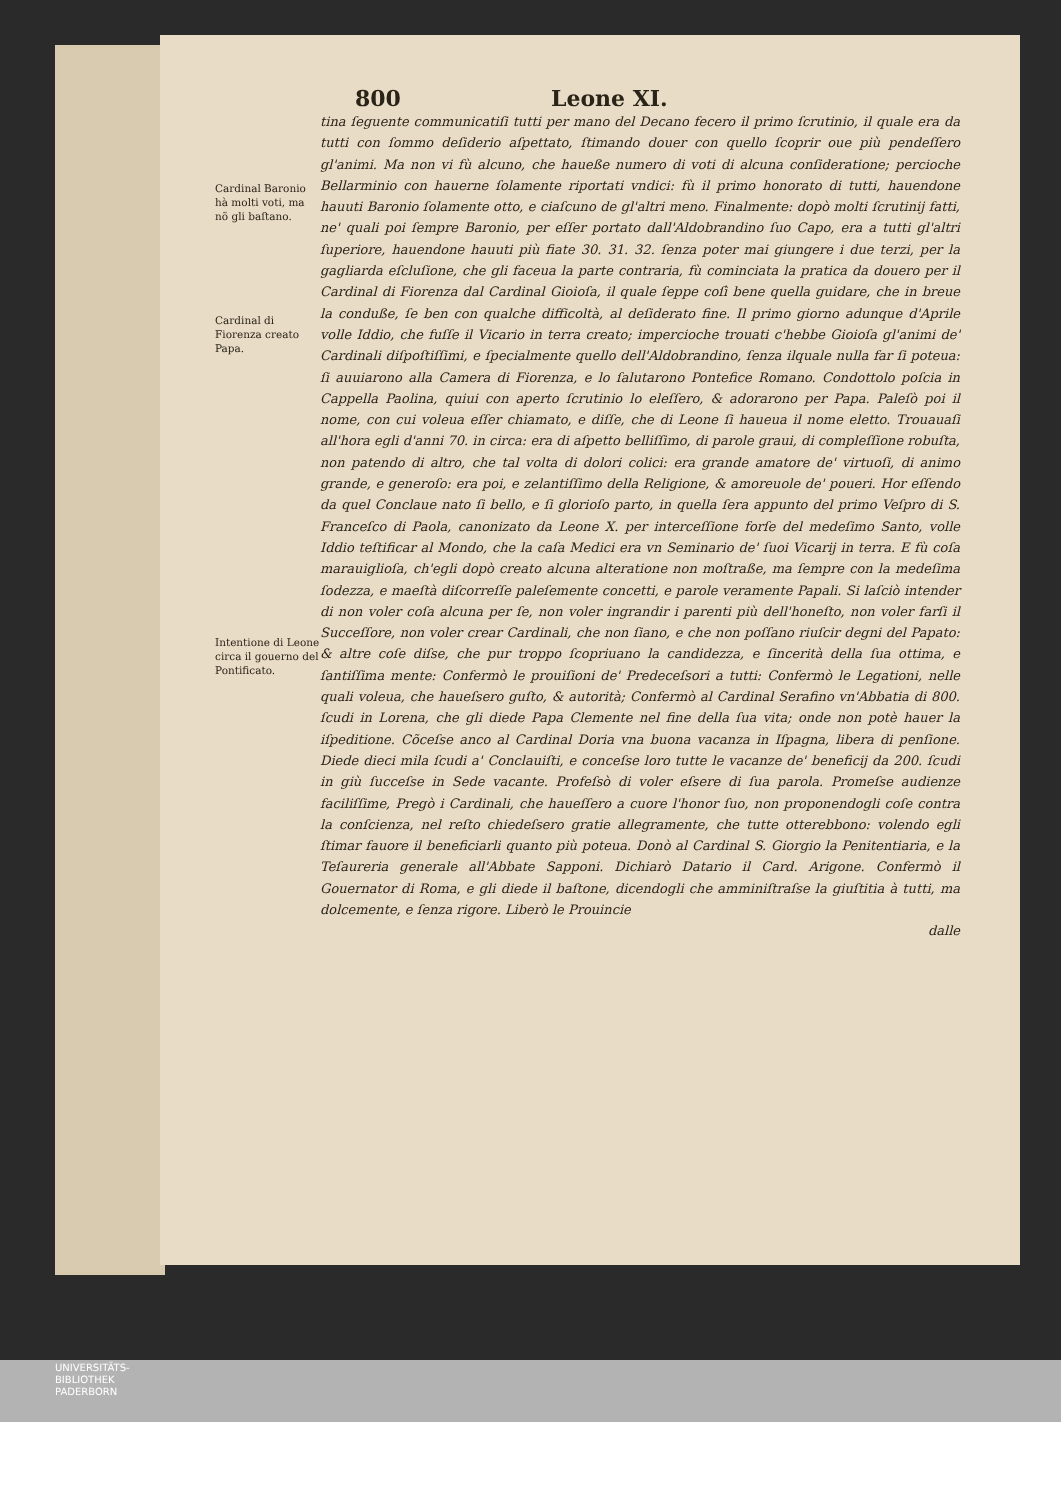800 Leone XI.
Cardinal Baronio hà molti voti, ma nõ gli baſtano.
Cardinal di Fiorenza creato Papa.
Intentione di Leone circa il gouerno del Pontificato.
tina ſeguente communicatiſi tutti per mano del Decano fecero il primo ſcrutinio, il quale era da tutti con ſommo deſiderio aſpettato, ſtimando douer con quello ſcoprir oue più pendeſſero gl'animi. Ma non vi fù alcuno, che haueße numero di voti di alcuna conſideratione; percioche Bellarminio con hauerne ſolamente riportati vndici: fù il primo honorato di tutti, hauendone hauuti Baronio ſolamente otto, e ciaſcuno de gl'altri meno. Finalmente: dopò molti ſcrutinij fatti, ne' quali poi ſempre Baronio, per eſſer portato dall'Aldobrandino ſuo Capo, era a tutti gl'altri ſuperiore, hauendone hauuti più fiate 30. 31. 32. ſenza poter mai giungere i due terzi, per la gagliarda eſcluſione, che gli faceua la parte contraria, fù cominciata la pratica da douero per il Cardinal di Fiorenza dal Cardinal Gioioſa, il quale ſeppe coſì bene quella guidare, che in breue la conduße, ſe ben con qualche difficoltà, al deſiderato fine. Il primo giorno adunque d'Aprile volle Iddio, che fuſſe il Vicario in terra creato; impercioche trouati c'hebbe Gioioſa gl'animi de' Cardinali diſpoſtiſſimi, e ſpecialmente quello dell'Aldobrandino, ſenza ilquale nulla far ſi poteua: ſi auuiarono alla Camera di Fiorenza, e lo ſalutarono Pontefice Romano. Condottolo poſcia in Cappella Paolina, quiui con aperto ſcrutinio lo eleſſero, & adorarono per Papa. Paleſò poi il nome, con cui voleua eſſer chiamato, e diſſe, che di Leone ſi haueua il nome eletto. Trouauaſi all'hora egli d'anni 70. in circa: era di aſpetto belliſſimo, di parole graui, di compleſſione robuſta, non patendo di altro, che tal volta di dolori colici: era grande amatore de' virtuoſi, di animo grande, e generoſo: era poi, e zelantiſſimo della Religione, & amoreuole de' poueri. Hor eſſendo da quel Conclaue nato ſi bello, e ſi glorioſo parto, in quella ſera appunto del primo Veſpro di S. Franceſco di Paola, canonizato da Leone X. per interceſſione forſe del medeſimo Santo, volle Iddio teſtificar al Mondo, che la caſa Medici era vn Seminario de' ſuoi Vicarij in terra. E fù coſa marauiglioſa, ch'egli dopò creato alcuna alteratione non moſtraße, ma ſempre con la medeſima ſodezza, e maeſtà diſcorreſſe paleſemente concetti, e parole veramente Papali. Si laſciò intender di non voler coſa alcuna per ſe, non voler ingrandir i parenti più dell'honeſto, non voler farſi il Succeſſore, non voler crear Cardinali, che non ſiano, e che non poſſano riuſcir degni del Papato: & altre coſe diſse, che pur troppo ſcopriuano la candidezza, e ſincerità della ſua ottima, e ſantiſſima mente: Confermò le prouiſioni de' Predeceſsori a tutti: Confermò le Legationi, nelle quali voleua, che haueſsero guſto, & autorità; Confermò al Cardinal Serafino vn'Abbatia di 800. ſcudi in Lorena, che gli diede Papa Clemente nel fine della ſua vita; onde non potè hauer la iſpeditione. Cõceſse anco al Cardinal Doria vna buona vacanza in Iſpagna, libera di penſione. Diede dieci mila ſcudi a' Conclauiſti, e conceſse loro tutte le vacanze de' beneficij da 200. ſcudi in giù ſucceſse in Sede vacante. Profeſsò di voler eſsere di ſua parola. Promeſse audienze faciliſſime, Pregò i Cardinali, che haueſſero a cuore l'honor ſuo, non proponendogli coſe contra la conſcienza, nel reſto chiedeſsero gratie allegramente, che tutte otterebbono: volendo egli ſtimar fauore il beneficiarli quanto più poteua. Donò al Cardinal S. Giorgio la Penitentiaria, e la Teſaureria generale all'Abbate Sapponi. Dichiarò Datario il Card. Arigone. Confermò il Gouernator di Roma, e gli diede il baſtone, dicendogli che amminiſtraſse la giuſtitia à tutti, ma dolcemente, e ſenza rigore. Liberò le Prouincie
dalle
UNIVERSITÄTS-
BIBLIOTHEK
PADERBORN